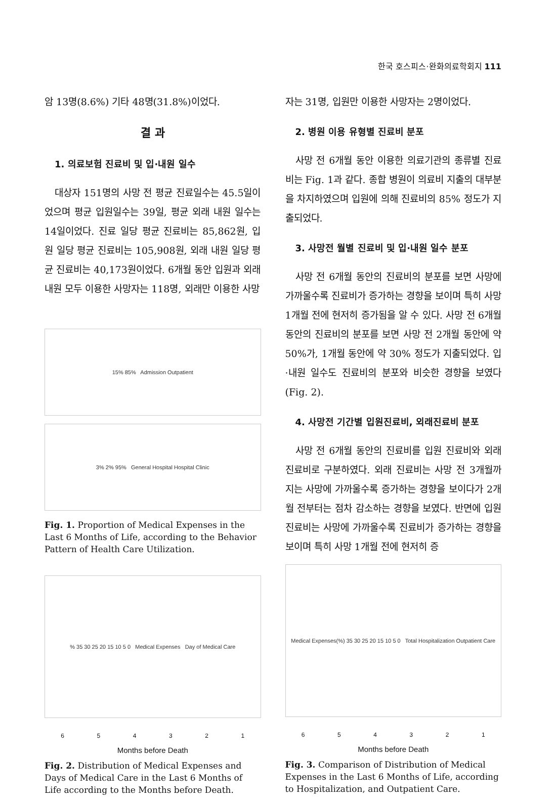한국 호스피스·완화의료학회지 111
암 13명(8.6%) 기타 48명(31.8%)이었다.
결 과
1. 의료보험 진료비 및 입·내원 일수
대상자 151명의 사망 전 평균 진료일수는 45.5일이었으며 평균 입원일수는 39일, 평균 외래 내원 일수는 14일이었다. 진료 일당 평균 진료비는 85,862원, 입원 일당 평균 진료비는 105,908원, 외래 내원 일당 평균 진료비는 40,173원이었다. 6개월 동안 입원과 외래 내원 모두 이용한 사망자는 118명, 외래만 이용한 사망
15% 85% Admission Outpatient
3% 2% 95% General Hospital Hospital Clinic
Fig. 1. Proportion of Medical Expenses in the Last 6 Months of Life, according to the Behavior Pattern of Health Care Utilization.
% 35 30 25 20 15 10 5 0 Medical Expenses Day of Medical Care
6 5 4 3 2 1
Months before Death
Fig. 2. Distribution of Medical Expenses and Days of Medical Care in the Last 6 Months of Life according to the Months before Death.
자는 31명, 입원만 이용한 사망자는 2명이었다.
2. 병원 이용 유형별 진료비 분포
사망 전 6개월 동안 이용한 의료기관의 종류별 진료비는 Fig. 1과 같다. 종합 병원이 의료비 지출의 대부분을 차지하였으며 입원에 의해 진료비의 85% 정도가 지출되었다.
3. 사망전 월별 진료비 및 입·내원 일수 분포
사망 전 6개월 동안의 진료비의 분포를 보면 사망에 가까울수록 진료비가 증가하는 경향을 보이며 특히 사망 1개월 전에 현저히 증가됨을 알 수 있다. 사망 전 6개월 동안의 진료비의 분포를 보면 사망 전 2개월 동안에 약 50%가, 1개월 동안에 약 30% 정도가 지출되었다. 입·내원 일수도 진료비의 분포와 비슷한 경향을 보였다(Fig. 2).
4. 사망전 기간별 입원진료비, 외래진료비 분포
사망 전 6개월 동안의 진료비를 입원 진료비와 외래 진료비로 구분하였다. 외래 진료비는 사망 전 3개월까지는 사망에 가까울수록 증가하는 경향을 보이다가 2개월 전부터는 점차 감소하는 경향을 보였다. 반면에 입원 진료비는 사망에 가까울수록 진료비가 증가하는 경향을 보이며 특히 사망 1개월 전에 현저히 증
Medical Expenses(%) 35 30 25 20 15 10 5 0 Total Hospitalization Outpatient Care
6 5 4 3 2 1
Months before Death
Fig. 3. Comparison of Distribution of Medical Expenses in the Last 6 Months of Life, according to Hospitalization, and Outpatient Care.